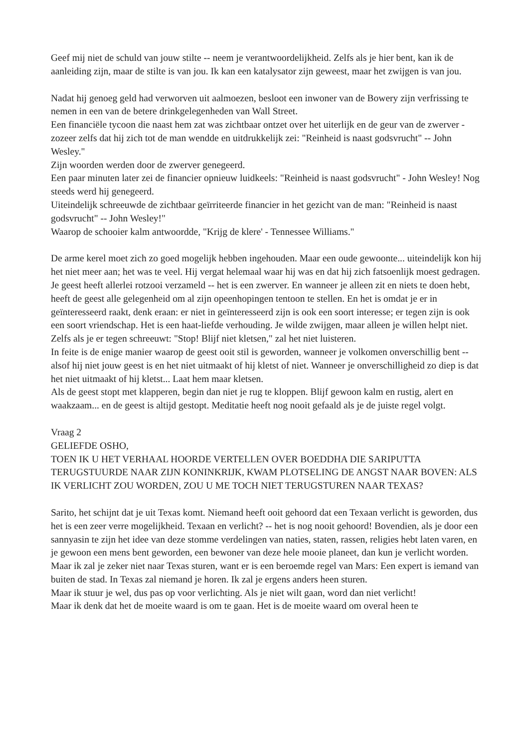Geef mij niet de schuld van jouw stilte -- neem je verantwoordelijkheid. Zelfs als je hier bent, kan ik de aanleiding zijn, maar de stilte is van jou. Ik kan een katalysator zijn geweest, maar het zwijgen is van jou.
Nadat hij genoeg geld had verworven uit aalmoezen, besloot een inwoner van de Bowery zijn verfrissing te nemen in een van de betere drinkgelegenheden van Wall Street.
Een financiële tycoon die naast hem zat was zichtbaar ontzet over het uiterlijk en de geur van de zwerver - zozeer zelfs dat hij zich tot de man wendde en uitdrukkelijk zei: "Reinheid is naast godsvrucht" -- John Wesley."
Zijn woorden werden door de zwerver genegeerd.
Een paar minuten later zei de financier opnieuw luidkeels: "Reinheid is naast godsvrucht" - John Wesley! Nog steeds werd hij genegeerd.
Uiteindelijk schreeuwde de zichtbaar geïrriteerde financier in het gezicht van de man: "Reinheid is naast godsvrucht" -- John Wesley!"
Waarop de schooier kalm antwoordde, "Krijg de klere' - Tennessee Williams."
De arme kerel moet zich zo goed mogelijk hebben ingehouden. Maar een oude gewoonte... uiteindelijk kon hij het niet meer aan; het was te veel. Hij vergat helemaal waar hij was en dat hij zich fatsoenlijk moest gedragen.
Je geest heeft allerlei rotzooi verzameld -- het is een zwerver. En wanneer je alleen zit en niets te doen hebt, heeft de geest alle gelegenheid om al zijn opeenhopingen tentoon te stellen. En het is omdat je er in geïnteresseerd raakt, denk eraan: er niet in geïnteresseerd zijn is ook een soort interesse; er tegen zijn is ook een soort vriendschap. Het is een haat-liefde verhouding. Je wilde zwijgen, maar alleen je willen helpt niet. Zelfs als je er tegen schreeuwt: "Stop! Blijf niet kletsen," zal het niet luisteren.
In feite is de enige manier waarop de geest ooit stil is geworden, wanneer je volkomen onverschillig bent -- alsof hij niet jouw geest is en het niet uitmaakt of hij kletst of niet. Wanneer je onverschilligheid zo diep is dat het niet uitmaakt of hij kletst... Laat hem maar kletsen.
Als de geest stopt met klapperen, begin dan niet je rug te kloppen. Blijf gewoon kalm en rustig, alert en waakzaam... en de geest is altijd gestopt. Meditatie heeft nog nooit gefaald als je de juiste regel volgt.
Vraag 2
GELIEFDE OSHO,
TOEN IK U HET VERHAAL HOORDE VERTELLEN OVER BOEDDHA DIE SARIPUTTA TERUGSTUURDE NAAR ZIJN KONINKRIJK, KWAM PLOTSELING DE ANGST NAAR BOVEN: ALS IK VERLICHT ZOU WORDEN, ZOU U ME TOCH NIET TERUGSTUREN NAAR TEXAS?
Sarito, het schijnt dat je uit Texas komt. Niemand heeft ooit gehoord dat een Texaan verlicht is geworden, dus het is een zeer verre mogelijkheid. Texaan en verlicht? -- het is nog nooit gehoord! Bovendien, als je door een sannyasin te zijn het idee van deze stomme verdelingen van naties, staten, rassen, religies hebt laten varen, en je gewoon een mens bent geworden, een bewoner van deze hele mooie planeet, dan kun je verlicht worden. Maar ik zal je zeker niet naar Texas sturen, want er is een beroemde regel van Mars: Een expert is iemand van buiten de stad. In Texas zal niemand je horen. Ik zal je ergens anders heen sturen.
Maar ik stuur je wel, dus pas op voor verlichting. Als je niet wilt gaan, word dan niet verlicht!
Maar ik denk dat het de moeite waard is om te gaan. Het is de moeite waard om overal heen te